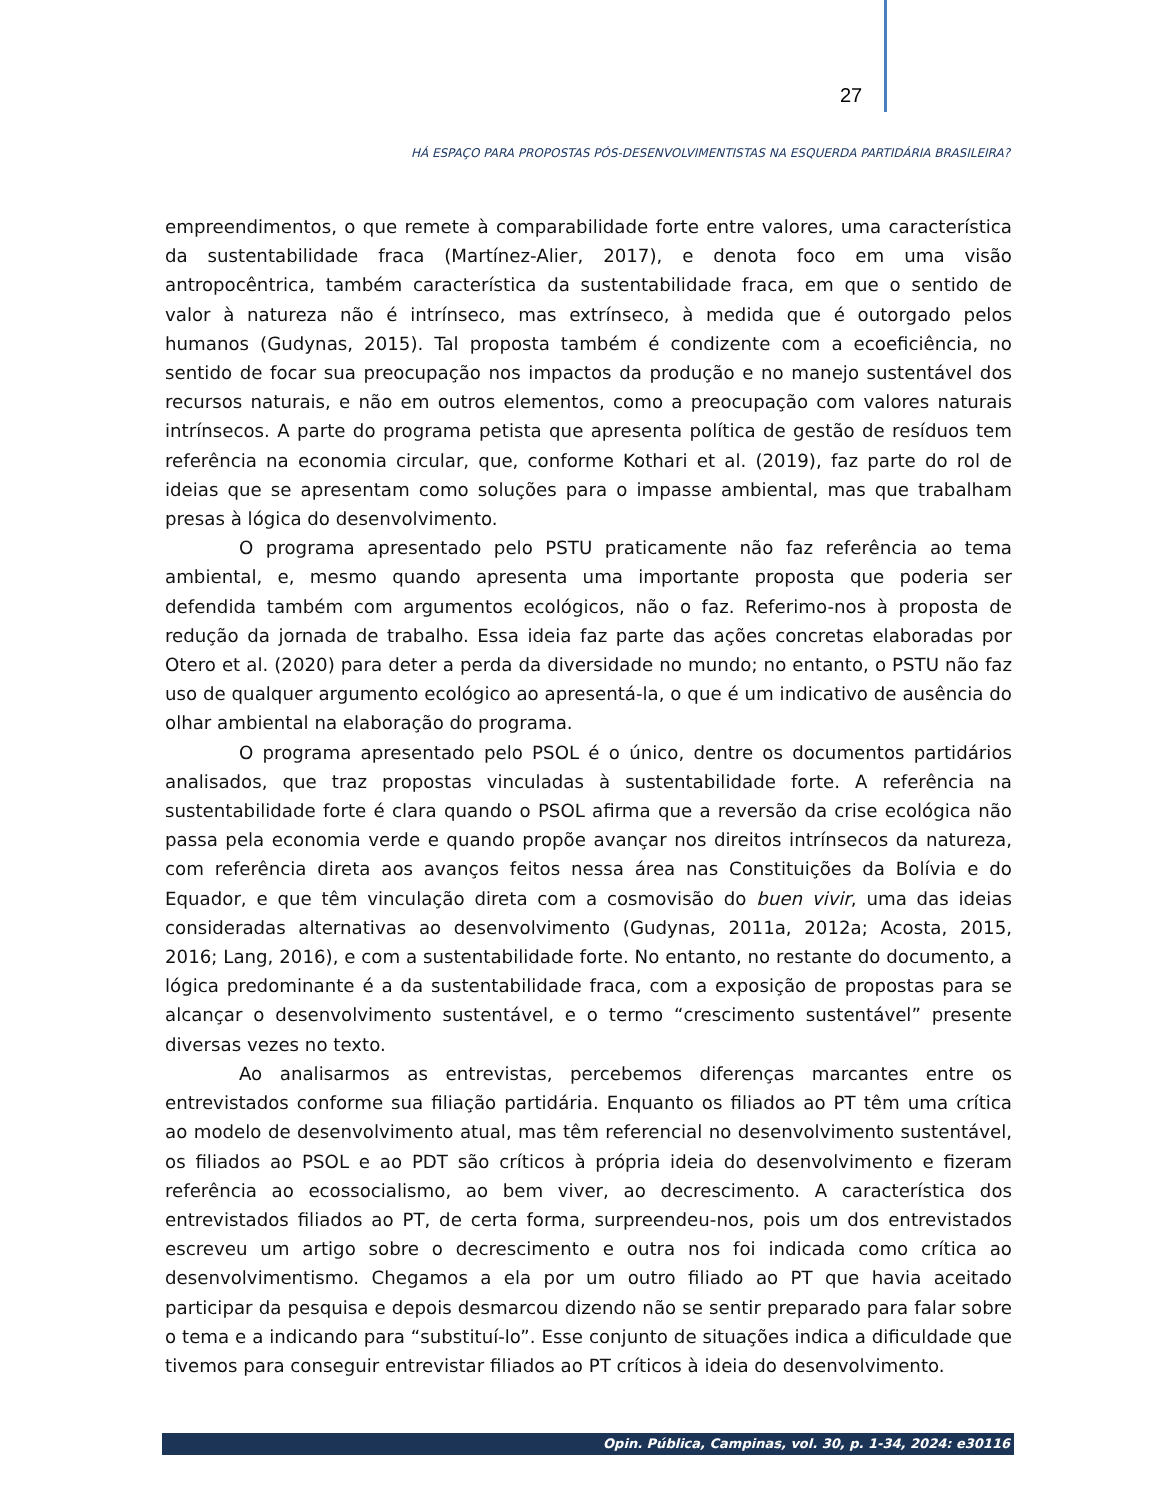27
HÁ ESPAÇO PARA PROPOSTAS PÓS-DESENVOLVIMENTISTAS NA ESQUERDA PARTIDÁRIA BRASILEIRA?
empreendimentos, o que remete à comparabilidade forte entre valores, uma característica da sustentabilidade fraca (Martínez-Alier, 2017), e denota foco em uma visão antropocêntrica, também característica da sustentabilidade fraca, em que o sentido de valor à natureza não é intrínseco, mas extrínseco, à medida que é outorgado pelos humanos (Gudynas, 2015). Tal proposta também é condizente com a ecoeficiência, no sentido de focar sua preocupação nos impactos da produção e no manejo sustentável dos recursos naturais, e não em outros elementos, como a preocupação com valores naturais intrínsecos. A parte do programa petista que apresenta política de gestão de resíduos tem referência na economia circular, que, conforme Kothari et al. (2019), faz parte do rol de ideias que se apresentam como soluções para o impasse ambiental, mas que trabalham presas à lógica do desenvolvimento.
O programa apresentado pelo PSTU praticamente não faz referência ao tema ambiental, e, mesmo quando apresenta uma importante proposta que poderia ser defendida também com argumentos ecológicos, não o faz. Referimo-nos à proposta de redução da jornada de trabalho. Essa ideia faz parte das ações concretas elaboradas por Otero et al. (2020) para deter a perda da diversidade no mundo; no entanto, o PSTU não faz uso de qualquer argumento ecológico ao apresentá-la, o que é um indicativo de ausência do olhar ambiental na elaboração do programa.
O programa apresentado pelo PSOL é o único, dentre os documentos partidários analisados, que traz propostas vinculadas à sustentabilidade forte. A referência na sustentabilidade forte é clara quando o PSOL afirma que a reversão da crise ecológica não passa pela economia verde e quando propõe avançar nos direitos intrínsecos da natureza, com referência direta aos avanços feitos nessa área nas Constituições da Bolívia e do Equador, e que têm vinculação direta com a cosmovisão do buen vivir, uma das ideias consideradas alternativas ao desenvolvimento (Gudynas, 2011a, 2012a; Acosta, 2015, 2016; Lang, 2016), e com a sustentabilidade forte. No entanto, no restante do documento, a lógica predominante é a da sustentabilidade fraca, com a exposição de propostas para se alcançar o desenvolvimento sustentável, e o termo “crescimento sustentável” presente diversas vezes no texto.
Ao analisarmos as entrevistas, percebemos diferenças marcantes entre os entrevistados conforme sua filiação partidária. Enquanto os filiados ao PT têm uma crítica ao modelo de desenvolvimento atual, mas têm referencial no desenvolvimento sustentável, os filiados ao PSOL e ao PDT são críticos à própria ideia do desenvolvimento e fizeram referência ao ecossocialismo, ao bem viver, ao decrescimento. A característica dos entrevistados filiados ao PT, de certa forma, surpreendeu-nos, pois um dos entrevistados escreveu um artigo sobre o decrescimento e outra nos foi indicada como crítica ao desenvolvimentismo. Chegamos a ela por um outro filiado ao PT que havia aceitado participar da pesquisa e depois desmarcou dizendo não se sentir preparado para falar sobre o tema e a indicando para “substituí-lo”. Esse conjunto de situações indica a dificuldade que tivemos para conseguir entrevistar filiados ao PT críticos à ideia do desenvolvimento.
Opin. Pública, Campinas, vol. 30, p. 1-34, 2024: e30116